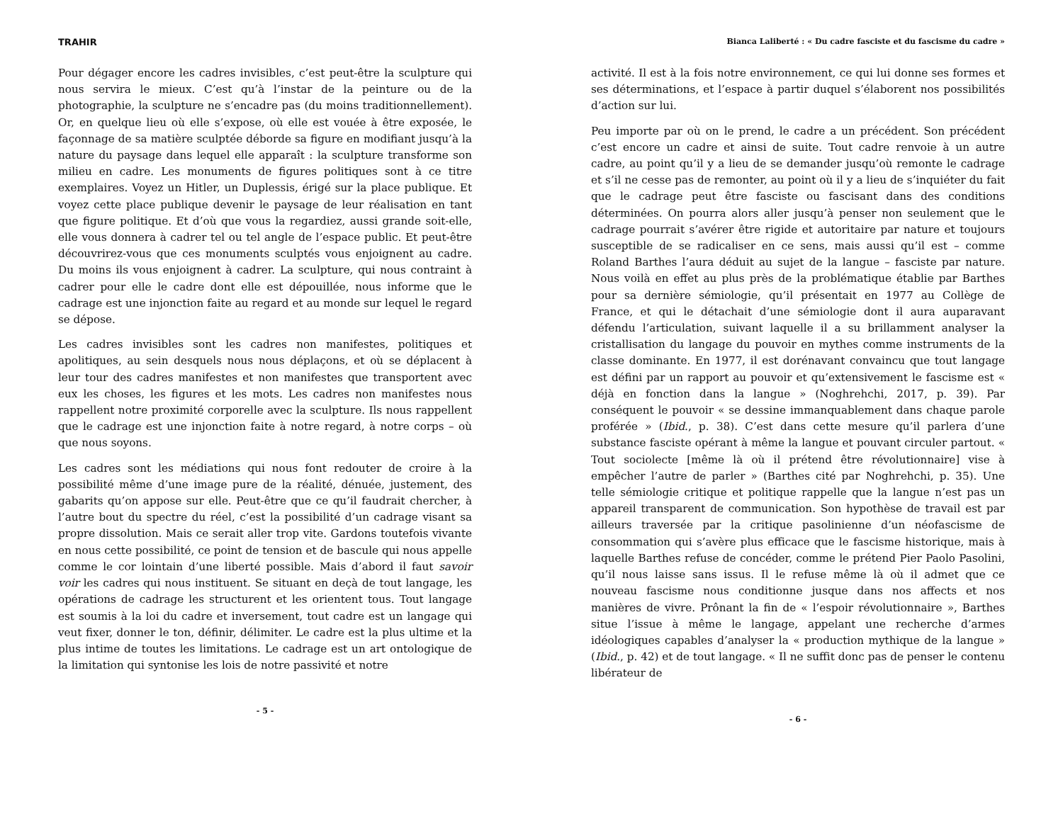TRAHIR
Pour dégager encore les cadres invisibles, c’est peut-être la sculpture qui nous servira le mieux. C’est qu’à l’instar de la peinture ou de la photographie, la sculpture ne s’encadre pas (du moins traditionnellement). Or, en quelque lieu où elle s’expose, où elle est vouée à être exposée, le façonnage de sa matière sculptée déborde sa figure en modifiant jusqu’à la nature du paysage dans lequel elle apparaît : la sculpture transforme son milieu en cadre. Les monuments de figures politiques sont à ce titre exemplaires. Voyez un Hitler, un Duplessis, érigé sur la place publique. Et voyez cette place publique devenir le paysage de leur réalisation en tant que figure politique. Et d’où que vous la regardiez, aussi grande soit-elle, elle vous donnera à cadrer tel ou tel angle de l’espace public. Et peut-être découvrirez-vous que ces monuments sculptés vous enjoignent au cadre. Du moins ils vous enjoignent à cadrer. La sculpture, qui nous contraint à cadrer pour elle le cadre dont elle est dépouillée, nous informe que le cadrage est une injonction faite au regard et au monde sur lequel le regard se dépose.
Les cadres invisibles sont les cadres non manifestes, politiques et apolitiques, au sein desquels nous nous déplaçons, et où se déplacent à leur tour des cadres manifestes et non manifestes que transportent avec eux les choses, les figures et les mots. Les cadres non manifestes nous rappellent notre proximité corporelle avec la sculpture. Ils nous rappellent que le cadrage est une injonction faite à notre regard, à notre corps – où que nous soyons.
Les cadres sont les médiations qui nous font redouter de croire à la possibilité même d’une image pure de la réalité, dénuée, justement, des gabarits qu’on appose sur elle. Peut-être que ce qu’il faudrait chercher, à l’autre bout du spectre du réel, c’est la possibilité d’un cadrage visant sa propre dissolution. Mais ce serait aller trop vite. Gardons toutefois vivante en nous cette possibilité, ce point de tension et de bascule qui nous appelle comme le cor lointain d’une liberté possible. Mais d’abord il faut savoir voir les cadres qui nous instituent. Se situant en deçà de tout langage, les opérations de cadrage les structurent et les orientent tous. Tout langage est soumis à la loi du cadre et inversement, tout cadre est un langage qui veut fixer, donner le ton, définir, délimiter. Le cadre est la plus ultime et la plus intime de toutes les limitations. Le cadrage est un art ontologique de la limitation qui syntonise les lois de notre passivité et notre
- 5 -
Bianca Laliberté : « Du cadre fasciste et du fascisme du cadre »
activité. Il est à la fois notre environnement, ce qui lui donne ses formes et ses déterminations, et l’espace à partir duquel s’élaborent nos possibilités d’action sur lui.
Peu importe par où on le prend, le cadre a un précédent. Son précédent c’est encore un cadre et ainsi de suite. Tout cadre renvoie à un autre cadre, au point qu’il y a lieu de se demander jusqu’où remonte le cadrage et s’il ne cesse pas de remonter, au point où il y a lieu de s’inquiéter du fait que le cadrage peut être fasciste ou fascisant dans des conditions déterminées. On pourra alors aller jusqu’à penser non seulement que le cadrage pourrait s’avérer être rigide et autoritaire par nature et toujours susceptible de se radicaliser en ce sens, mais aussi qu’il est – comme Roland Barthes l’aura déduit au sujet de la langue – fasciste par nature. Nous voilà en effet au plus près de la problématique établie par Barthes pour sa dernière sémiologie, qu’il présentait en 1977 au Collège de France, et qui le détachait d’une sémiologie dont il aura auparavant défendu l’articulation, suivant laquelle il a su brillamment analyser la cristallisation du langage du pouvoir en mythes comme instruments de la classe dominante. En 1977, il est dorénavant convaincu que tout langage est défini par un rapport au pouvoir et qu’extensivement le fascisme est « déjà en fonction dans la langue » (Noghrehchi, 2017, p. 39). Par conséquent le pouvoir « se dessine immanquablement dans chaque parole proférée » (Ibid., p. 38). C’est dans cette mesure qu’il parlera d’une substance fasciste opérant à même la langue et pouvant circuler partout. « Tout sociolecte [même là où il prétend être révolutionnaire] vise à empêcher l’autre de parler » (Barthes cité par Noghrehchi, p. 35). Une telle sémiologie critique et politique rappelle que la langue n’est pas un appareil transparent de communication. Son hypothèse de travail est par ailleurs traversée par la critique pasolinienne d’un néofascisme de consommation qui s’avère plus efficace que le fascisme historique, mais à laquelle Barthes refuse de concéder, comme le prétend Pier Paolo Pasolini, qu’il nous laisse sans issus. Il le refuse même là où il admet que ce nouveau fascisme nous conditionne jusque dans nos affects et nos manières de vivre. Prônant la fin de « l’espoir révolutionnaire », Barthes situe l’issue à même le langage, appelant une recherche d’armes idéologiques capables d’analyser la « production mythique de la langue » (Ibid., p. 42) et de tout langage. « Il ne suffit donc pas de penser le contenu libérateur de
- 6 -